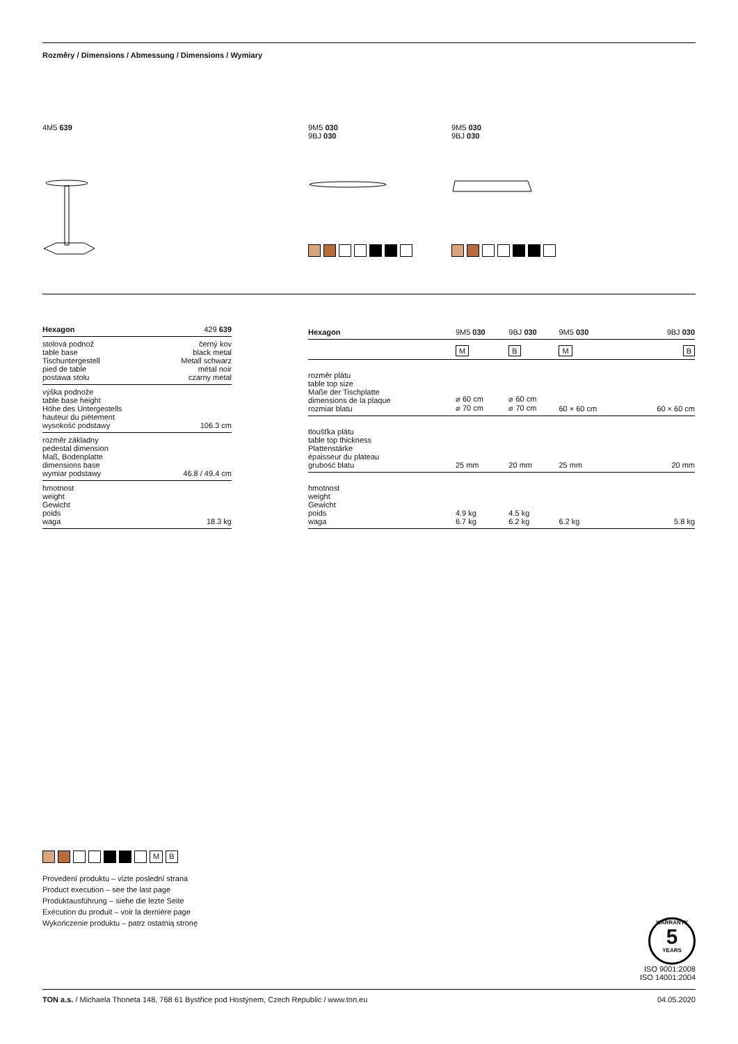Rozměry / Dimensions / Abmessung / Dimensions / Wymiary
4M5 639 9M5 030
9BJ 030
9M5 030
9BJ 030
| Hexagon | 429 639 |
| --- | --- |
| stolová podnož table base Tischuntergestell pied de table postawa stołu | černý kov black metal Metall schwarz métal noir czarny metal |
| výška podnože table base height Höhe des Untergestells hauteur du piètement wysokość podstawy | 106.3 cm |
| rozměr základny pedestal dimension Maß, Bodenplatte dimensions base wymiar podstawy | 46.8 / 49.4 cm |
| hmotnost weight Gewicht poids waga | 18.3 kg |
| Hexagon | 9M5 030 | 9BJ 030 | 9M5 030 | 9BJ 030 |
| --- | --- | --- | --- | --- |
| | M | B | M | B |
| rozměr plátu table top size Maße der Tischplatte dimensions de la plaque rozmiar blatu | ⌀ 60 cm ⌀ 70 cm | ⌀ 60 cm ⌀ 70 cm | 60 × 60 cm | 60 × 60 cm |
| tloušťka plátu table top thickness Plattenstärke épaisseur du plateau grubość blatu | 25 mm | 20 mm | 25 mm | 20 mm |
| hmotnost weight Gewicht poids waga | 4.9 kg 6.7 kg | 4.5 kg 6.2 kg | 6.2 kg | 5.8 kg |
M B
Provedení produktu – vizte poslední strana
Product execution – see the last page
Produktausführung – siehe die lezte Seite
Exécution du produit – voir la dernière page
Wykończenie produktu – patrz ostatnią stronę
WARRANTY
5
YEARS
ISO 9001:2008
ISO 14001:2004
TON a.s. / Michaela Thoneta 148, 768 61 Bystřice pod Hostýnem, Czech Republic / www.ton.eu 04.05.2020